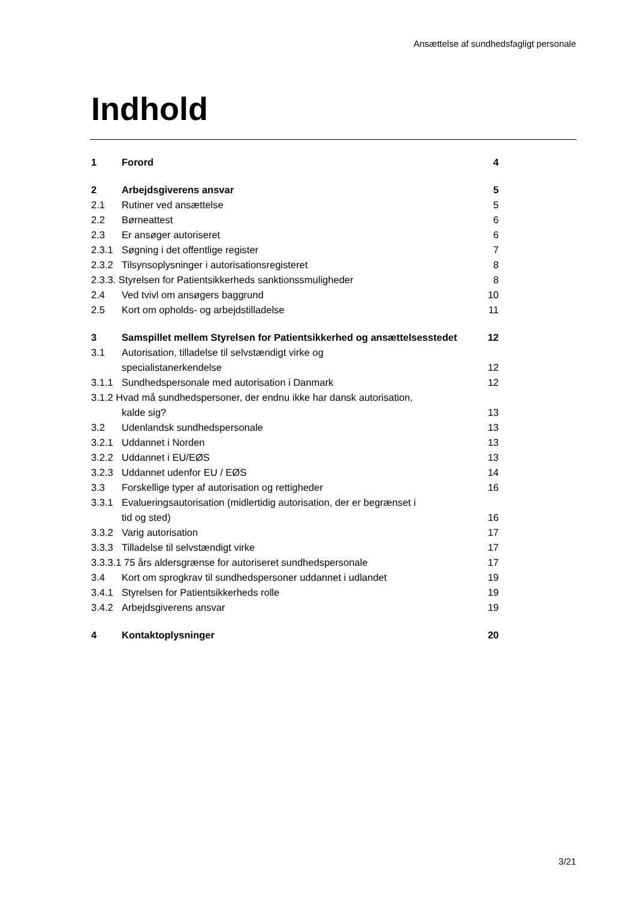Ansættelse af sundhedsfagligt personale
Indhold
1 Forord 4
2 Arbejdsgiverens ansvar 5
2.1 Rutiner ved ansættelse 5
2.2 Børneattest 6
2.3 Er ansøger autoriseret 6
2.3.1 Søgning i det offentlige register 7
2.3.2 Tilsynsoplysninger i autorisationsregisteret 8
2.3.3. Styrelsen for Patientsikkerheds sanktionssmuligheder 8
2.4 Ved tvivl om ansøgers baggrund 10
2.5 Kort om opholds- og arbejdstilladelse 11
3 Samspillet mellem Styrelsen for Patientsikkerhed og ansættelsesstedet 12
3.1 Autorisation, tilladelse til selvstændigt virke og
specialistanerkendelse 12
3.1.1 Sundhedspersonale med autorisation i Danmark 12
3.1.2 Hvad må sundhedspersoner, der endnu ikke har dansk autorisation,
kalde sig? 13
3.2 Udenlandsk sundhedspersonale 13
3.2.1 Uddannet i Norden 13
3.2.2 Uddannet i EU/EØS 13
3.2.3 Uddannet udenfor EU / EØS 14
3.3 Forskellige typer af autorisation og rettigheder 16
3.3.1 Evalueringsautorisation (midlertidig autorisation, der er begrænset i
tid og sted) 16
3.3.2 Varig autorisation 17
3.3.3 Tilladelse til selvstændigt virke 17
3.3.3.1 75 års aldersgrænse for autoriseret sundhedspersonale 17
3.4 Kort om sprogkrav til sundhedspersoner uddannet i udlandet 19
3.4.1 Styrelsen for Patientsikkerheds rolle 19
3.4.2 Arbejdsgiverens ansvar 19
4 Kontaktoplysninger 20
3/21